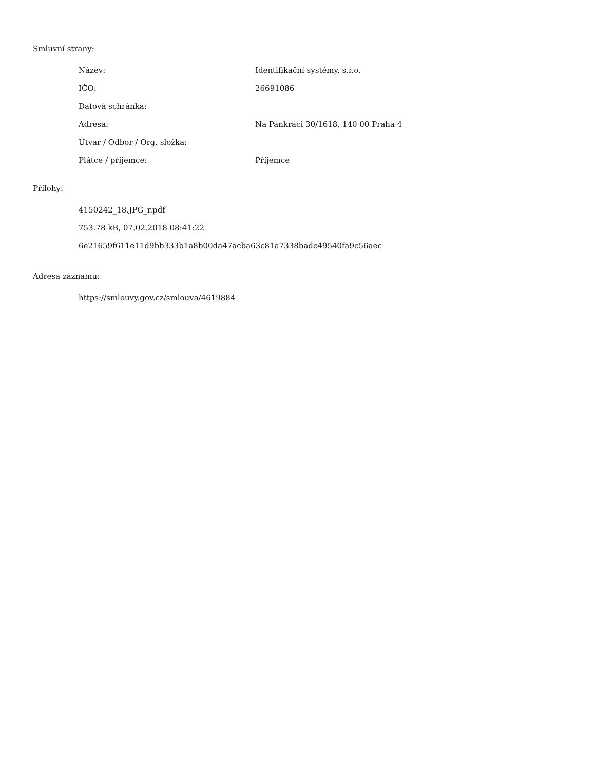Smluvní strany:
| Název: | Identifikační systémy, s.r.o. |
| IČO: | 26691086 |
| Datová schránka: | |
| Adresa: | Na Pankráci 30/1618, 140 00 Praha 4 |
| Útvar / Odbor / Org. složka: | |
| Plátce / příjemce: | Příjemce |
Přílohy:
4150242_18.JPG_r.pdf
753.78 kB, 07.02.2018 08:41:22
6e21659f611e11d9bb333b1a8b00da47acba63c81a7338badc49540fa9c56aec
Adresa záznamu:
https://smlouvy.gov.cz/smlouva/4619884